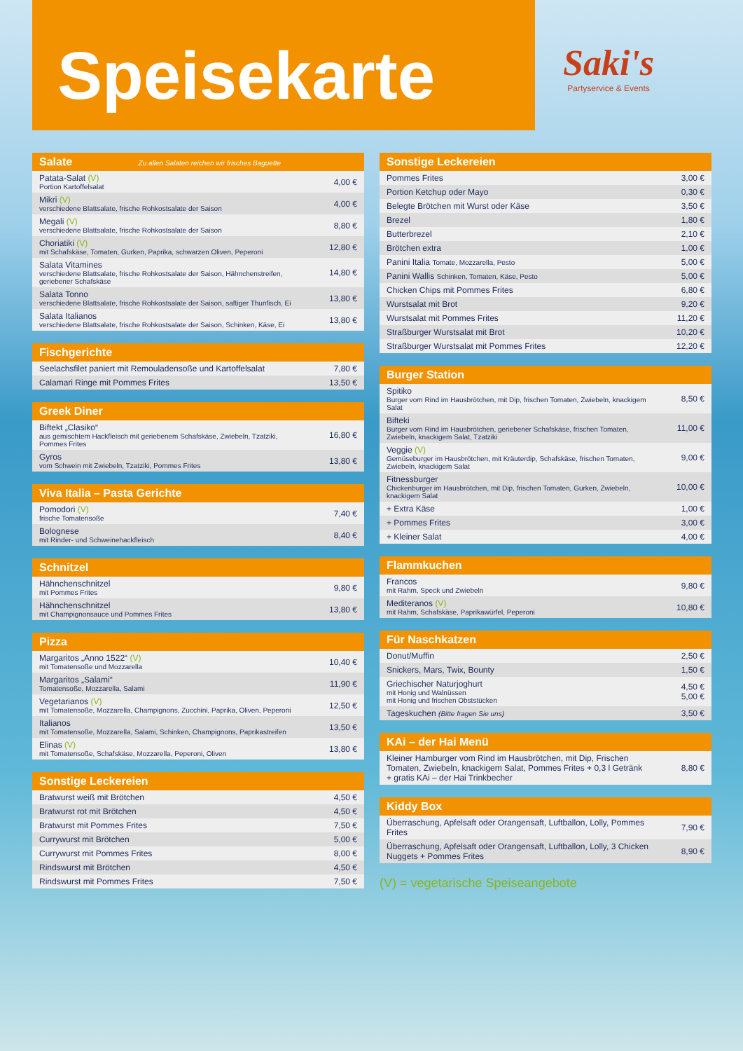Speisekarte
Saki's
Partyservice & Events
Salate Zu allen Salaten reichen wir frisches Baguette
| Patata-Salat (V) Portion Kartoffelsalat | 4,00 € |
| Mikri (V) verschiedene Blattsalate, frische Rohkostsalate der Saison | 4,00 € |
| Megali (V) verschiedene Blattsalate, frische Rohkostsalate der Saison | 8,80 € |
| Choriatiki (V) mit Schafskäse, Tomaten, Gurken, Paprika, schwarzen Oliven, Peperoni | 12,80 € |
| Salata Vitamines verschiedene Blattsalate, frische Rohkostsalate der Saison, Hähnchenstreifen, geriebener Schafskäse | 14,80 € |
| Salata Tonno verschiedene Blattsalate, frische Rohkostsalate der Saison, saftiger Thunfisch, Ei | 13,80 € |
| Salata Italianos verschiedene Blattsalate, frische Rohkostsalate der Saison, Schinken, Käse, Ei | 13,80 € |
Fischgerichte
| Seelachsfilet paniert mit Remouladensoße und Kartoffelsalat | 7,80 € |
| Calamari Ringe mit Pommes Frites | 13,50 € |
Greek Diner
| Biftekt „Clasiko“ aus gemischtem Hackfleisch mit geriebenem Schafskäse, Zwiebeln, Tzatziki, Pommes Frites | 16,80 € |
| Gyros vom Schwein mit Zwiebeln, Tzatziki, Pommes Frites | 13,80 € |
Viva Italia – Pasta Gerichte
| Pomodori (V) frische Tomatensoße | 7,40 € |
| Bolognese mit Rinder- und Schweinehackfleisch | 8,40 € |
Schnitzel
| Hähnchenschnitzel mit Pommes Frites | 9,80 € |
| Hähnchenschnitzel mit Champignonsauce und Pommes Frites | 13,80 € |
Pizza
| Margaritos „Anno 1522“ (V) mit Tomatensoße und Mozzarella | 10,40 € |
| Margaritos „Salami“ Tomatensoße, Mozzarella, Salami | 11,90 € |
| Vegetarianos (V) mit Tomatensoße, Mozzarella, Champignons, Zucchini, Paprika, Oliven, Peperoni | 12,50 € |
| Italianos mit Tomatensoße, Mozzarella, Salami, Schinken, Champignons, Paprikastreifen | 13,50 € |
| Elinas (V) mit Tomatensoße, Schafskäse, Mozzarella, Peperoni, Oliven | 13,80 € |
Sonstige Leckereien
| Bratwurst weiß mit Brötchen | 4,50 € |
| Bratwurst rot mit Brötchen | 4,50 € |
| Bratwurst mit Pommes Frites | 7,50 € |
| Currywurst mit Brötchen | 5,00 € |
| Currywurst mit Pommes Frites | 8,00 € |
| Rindswurst mit Brötchen | 4,50 € |
| Rindswurst mit Pommes Frites | 7,50 € |
Sonstige Leckereien
| Pommes Frites | 3,00 € |
| Portion Ketchup oder Mayo | 0,30 € |
| Belegte Brötchen mit Wurst oder Käse | 3,50 € |
| Brezel | 1,80 € |
| Butterbrezel | 2,10 € |
| Brötchen extra | 1,00 € |
| Panini Italia Tomate, Mozzarella, Pesto | 5,00 € |
| Panini Wallis Schinken, Tomaten, Käse, Pesto | 5,00 € |
| Chicken Chips mit Pommes Frites | 6,80 € |
| Wurstsalat mit Brot | 9,20 € |
| Wurstsalat mit Pommes Frites | 11,20 € |
| Straßburger Wurstsalat mit Brot | 10,20 € |
| Straßburger Wurstsalat mit Pommes Frites | 12,20 € |
Burger Station
| Spitiko Burger vom Rind im Hausbrötchen, mit Dip, frischen Tomaten, Zwiebeln, knackigem Salat | 8,50 € |
| Bifteki Burger vom Rind im Hausbrötchen, geriebener Schafskäse, frischen Tomaten, Zwiebeln, knackigem Salat, Tzatziki | 11,00 € |
| Veggie (V) Gemüseburger im Hausbrötchen, mit Kräuterdip, Schafskäse, frischen Tomaten, Zwiebeln, knackigem Salat | 9,00 € |
| Fitnessburger Chickenburger im Hausbrötchen, mit Dip, frischen Tomaten, Gurken, Zwiebeln, knackigem Salat | 10,00 € |
| + Extra Käse | 1,00 € |
| + Pommes Frites | 3,00 € |
| + Kleiner Salat | 4,00 € |
Flammkuchen
| Francos mit Rahm, Speck und Zwiebeln | 9,80 € |
| Mediteranos (V) mit Rahm, Schafskäse, Paprikawürfel, Peperoni | 10,80 € |
Für Naschkatzen
| Donut/Muffin | 2,50 € |
| Snickers, Mars, Twix, Bounty | 1,50 € |
| Griechischer Naturjoghurt mit Honig und Walnüssen mit Honig und frischen Obststücken | 4,50 € 5,00 € |
| Tageskuchen (Bitte fragen Sie uns) | 3,50 € |
KAi – der Hai Menü
| Kleiner Hamburger vom Rind im Hausbrötchen, mit Dip, Frischen Tomaten, Zwiebeln, knackigem Salat, Pommes Frites + 0,3 l Getränk + gratis KAi – der Hai Trinkbecher | 8,80 € |
Kiddy Box
| Überraschung, Apfelsaft oder Orangensaft, Luftballon, Lolly, Pommes Frites | 7,90 € |
| Überraschung, Apfelsaft oder Orangensaft, Luftballon, Lolly, 3 Chicken Nuggets + Pommes Frites | 8,90 € |
(V) = vegetarische Speiseangebote